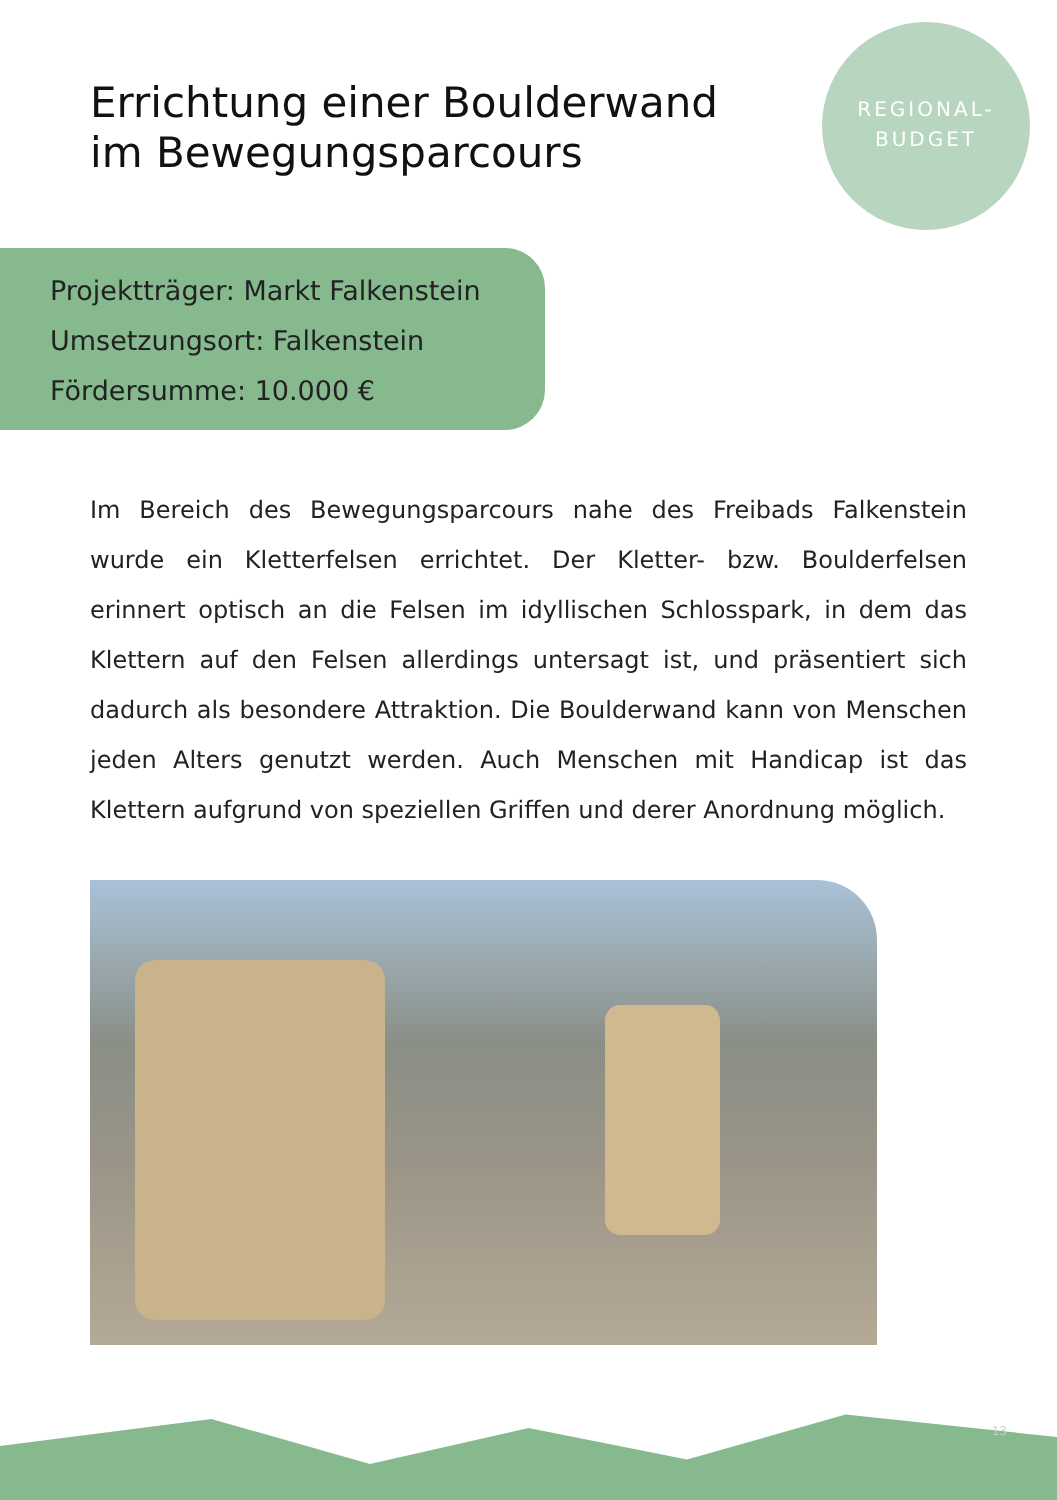Errichtung einer Boulderwand
im Bewegungsparcours
REGIONAL-
BUDGET
Projektträger: Markt Falkenstein
Umsetzungsort: Falkenstein
Fördersumme: 10.000 €
Im Bereich des Bewegungsparcours nahe des Freibads Falkenstein wurde ein Kletterfelsen errichtet. Der Kletter- bzw. Boulderfelsen erinnert optisch an die Felsen im idyllischen Schlosspark, in dem das Klettern auf den Felsen allerdings untersagt ist, und präsentiert sich dadurch als besondere Attraktion. Die Boulderwand kann von Menschen jeden Alters genutzt werden. Auch Menschen mit Handicap ist das Klettern aufgrund von speziellen Griffen und derer Anordnung möglich.
13